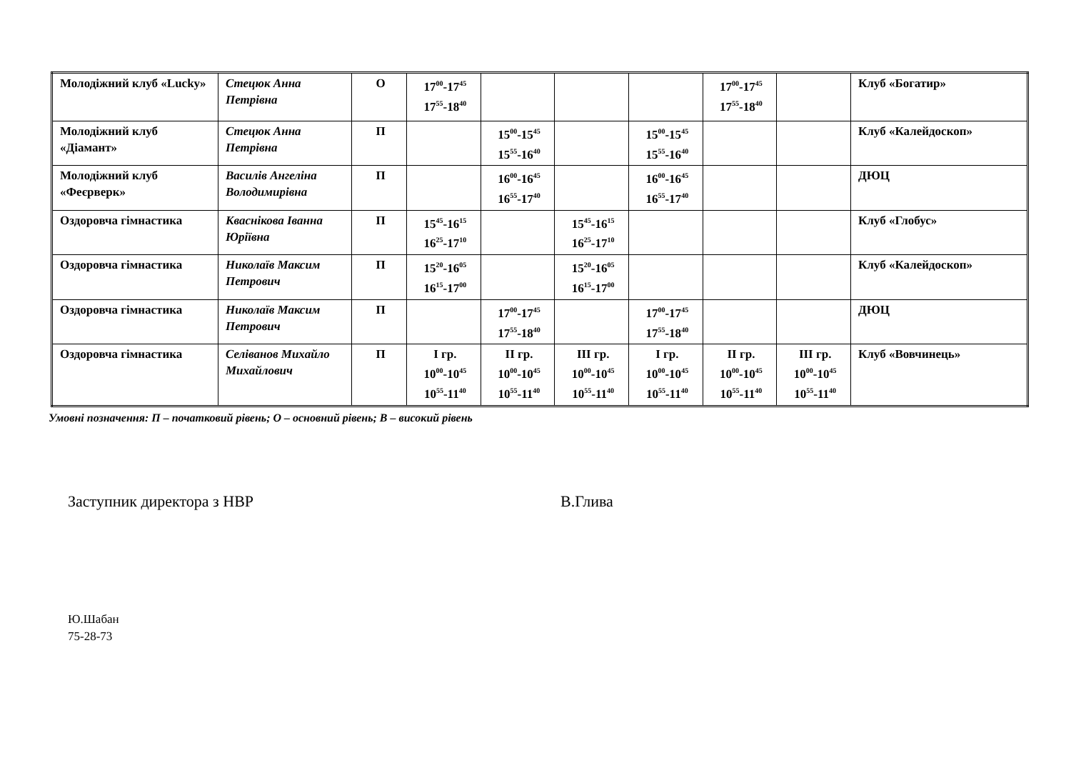| Молодіжний клуб «Lucky» | Стецюк Анна Петрівна | О | 17<sup>00</sup>-17<sup>45</sup> 17<sup>55</sup>-18<sup>40</sup> | | | | 17<sup>00</sup>-17<sup>45</sup> 17<sup>55</sup>-18<sup>40</sup> | | Клуб «Богатир» |
| Молодіжний клуб «Діамант» | Стецюк Анна Петрівна | П | | 15<sup>00</sup>-15<sup>45</sup> 15<sup>55</sup>-16<sup>40</sup> | | 15<sup>00</sup>-15<sup>45</sup> 15<sup>55</sup>-16<sup>40</sup> | | | Клуб «Калейдоскоп» |
| Молодіжний клуб «Феєрверк» | Василів Ангеліна Володимирівна | П | | 16<sup>00</sup>-16<sup>45</sup> 16<sup>55</sup>-17<sup>40</sup> | | 16<sup>00</sup>-16<sup>45</sup> 16<sup>55</sup>-17<sup>40</sup> | | | ДЮЦ |
| Оздоровча гімнастика | Кваснікова Іванна Юріївна | П | 15<sup>45</sup>-16<sup>15</sup> 16<sup>25</sup>-17<sup>10</sup> | | 15<sup>45</sup>-16<sup>15</sup> 16<sup>25</sup>-17<sup>10</sup> | | | | Клуб «Глобус» |
| Оздоровча гімнастика | Николаїв Максим Петрович | П | 15<sup>20</sup>-16<sup>05</sup> 16<sup>15</sup>-17<sup>00</sup> | | 15<sup>20</sup>-16<sup>05</sup> 16<sup>15</sup>-17<sup>00</sup> | | | | Клуб «Калейдоскоп» |
| Оздоровча гімнастика | Николаїв Максим Петрович | П | | 17<sup>00</sup>-17<sup>45</sup> 17<sup>55</sup>-18<sup>40</sup> | | 17<sup>00</sup>-17<sup>45</sup> 17<sup>55</sup>-18<sup>40</sup> | | | ДЮЦ |
| Оздоровча гімнастика | Селіванов Михайло Михайлович | П | І гр. 10<sup>00</sup>-10<sup>45</sup> 10<sup>55</sup>-11<sup>40</sup> | ІІ гр. 10<sup>00</sup>-10<sup>45</sup> 10<sup>55</sup>-11<sup>40</sup> | ІІІ гр. 10<sup>00</sup>-10<sup>45</sup> 10<sup>55</sup>-11<sup>40</sup> | І гр. 10<sup>00</sup>-10<sup>45</sup> 10<sup>55</sup>-11<sup>40</sup> | ІІ гр. 10<sup>00</sup>-10<sup>45</sup> 10<sup>55</sup>-11<sup>40</sup> | ІІІ гр. 10<sup>00</sup>-10<sup>45</sup> 10<sup>55</sup>-11<sup>40</sup> | Клуб «Вовчинець» |
Умовні позначення: П – початковий рівень; О – основний рівень; В – високий рівень
Заступник директора з НВР В.Глива
Ю.Шабан
75-28-73